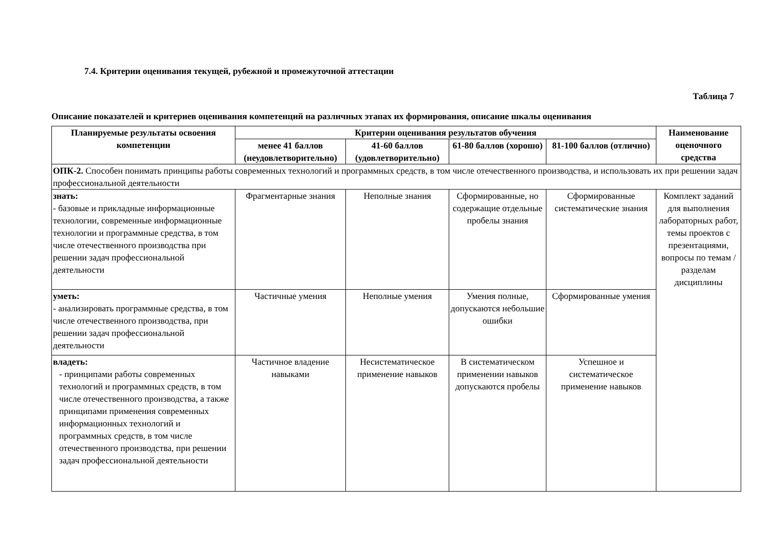7.4. Критерии оценивания текущей, рубежной и промежуточной аттестации
Таблица 7
Описание показателей и критериев оценивания компетенций на различных этапах их формирования, описание шкалы оценивания
| Планируемые результаты освоения компетенции | Критерии оценивания результатов обучения | | | | Наименование оценочного средства |
| --- | --- | --- | --- | --- | --- |
| | менее 41 баллов (неудовлетворительно) | 41-60 баллов (удовлетворительно) | 61-80 баллов (хорошо) | 81-100 баллов (отлично) | |
| ОПК-2. Способен понимать принципы работы современных технологий и программных средств, в том числе отечественного производства, и использовать их при решении задач профессиональной деятельности | | | | | |
| знать: - базовые и прикладные информационные технологии, современные информационные технологии и программные средства, в том числе отечественного производства при решении задач профессиональной деятельности | Фрагментарные знания | Неполные знания | Сформированные, но содержащие отдельные пробелы знания | Сформированные систематические знания | Комплект заданий для выполнения лабораторных работ, темы проектов с презентациями, вопросы по темам / разделам дисциплины |
| уметь: - анализировать программные средства, в том числе отечественного производства, при решении задач профессиональной деятельности | Частичные умения | Неполные умения | Умения полные, допускаются небольшие ошибки | Сформированные умения | |
| владеть: - принципами работы современных технологий и программных средств, в том числе отечественного производства, а также принципами применения современных информационных технологий и программных средств, в том числе отечественного производства, при решении задач профессиональной деятельности | Частичное владение навыками | Несистематическое применение навыков | В систематическом применении навыков допускаются пробелы | Успешное и систематическое применение навыков | |